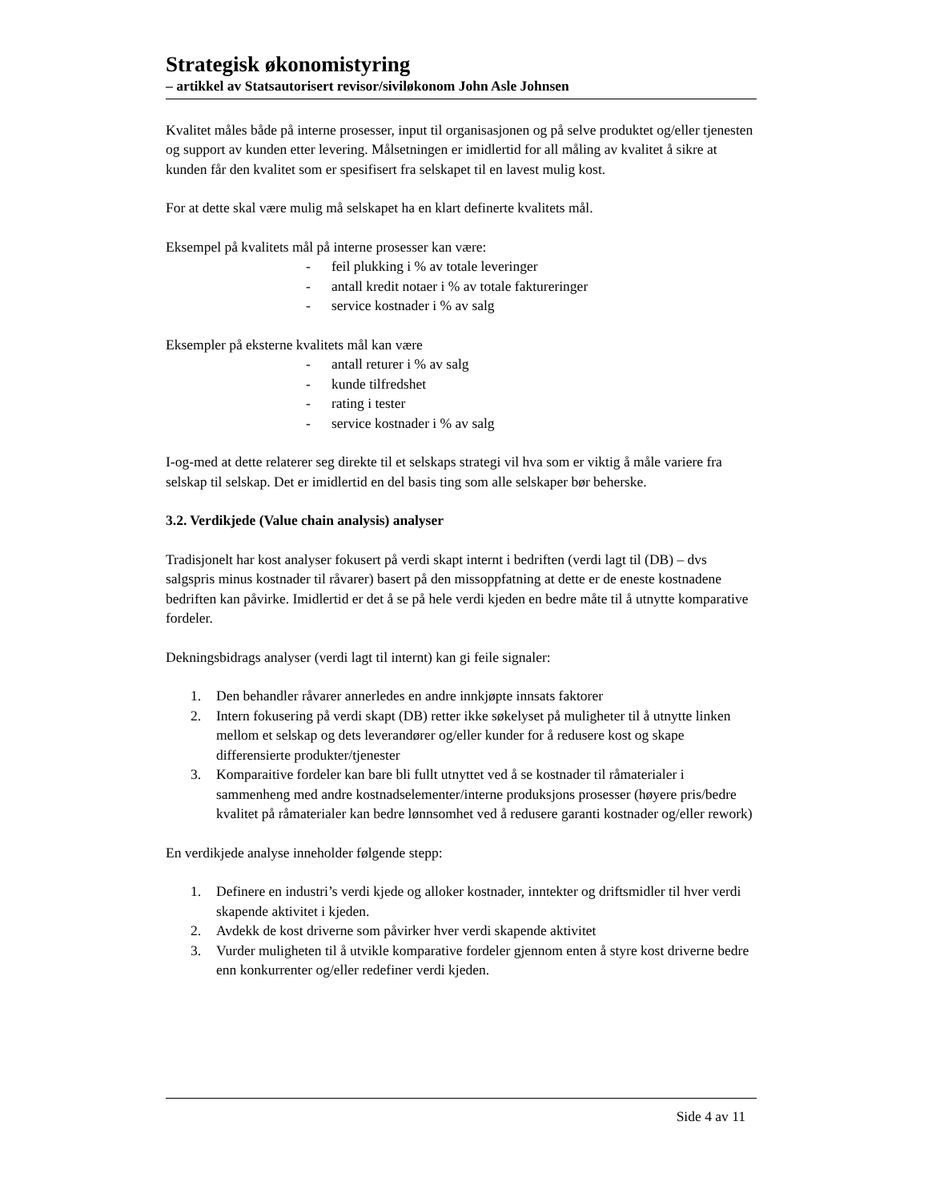Strategisk økonomistyring
– artikkel av Statsautorisert revisor/siviløkonom John Asle Johnsen
Kvalitet måles både på interne prosesser, input til organisasjonen og på selve produktet og/eller tjenesten og support av kunden etter levering. Målsetningen er imidlertid for all måling av kvalitet å sikre at kunden får den kvalitet som er spesifisert fra selskapet til en lavest mulig kost.
For at dette skal være mulig må selskapet ha en klart definerte kvalitets mål.
Eksempel på kvalitets mål på interne prosesser kan være:
- feil plukking i % av totale leveringer
- antall kredit notaer i % av totale faktureringer
- service kostnader i % av salg
Eksempler på eksterne kvalitets mål kan være
- antall returer i % av salg
- kunde tilfredshet
- rating i tester
- service kostnader i % av salg
I-og-med at dette relaterer seg direkte til et selskaps strategi vil hva som er viktig å måle variere fra selskap til selskap. Det er imidlertid en del basis ting som alle selskaper bør beherske.
3.2. Verdikjede (Value chain analysis) analyser
Tradisjonelt har kost analyser fokusert på verdi skapt internt i bedriften (verdi lagt til (DB) – dvs salgspris minus kostnader til råvarer) basert på den missoppfatning at dette er de eneste kostnadene bedriften kan påvirke. Imidlertid er det å se på hele verdi kjeden en bedre måte til å utnytte komparative fordeler.
Dekningsbidrags analyser (verdi lagt til internt) kan gi feile signaler:
1. Den behandler råvarer annerledes en andre innkjøpte innsats faktorer
2. Intern fokusering på verdi skapt (DB) retter ikke søkelyset på muligheter til å utnytte linken mellom et selskap og dets leverandører og/eller kunder for å redusere kost og skape differensierte produkter/tjenester
3. Komparaitive fordeler kan bare bli fullt utnyttet ved å se kostnader til råmaterialer i sammenheng med andre kostnadselementer/interne produksjons prosesser (høyere pris/bedre kvalitet på råmaterialer kan bedre lønnsomhet ved å redusere garanti kostnader og/eller rework)
En verdikjede analyse inneholder følgende stepp:
1. Definere en industri’s verdi kjede og alloker kostnader, inntekter og driftsmidler til hver verdi skapende aktivitet i kjeden.
2. Avdekk de kost driverne som påvirker hver verdi skapende aktivitet
3. Vurder muligheten til å utvikle komparative fordeler gjennom enten å styre kost driverne bedre enn konkurrenter og/eller redefiner verdi kjeden.
Side 4 av 11